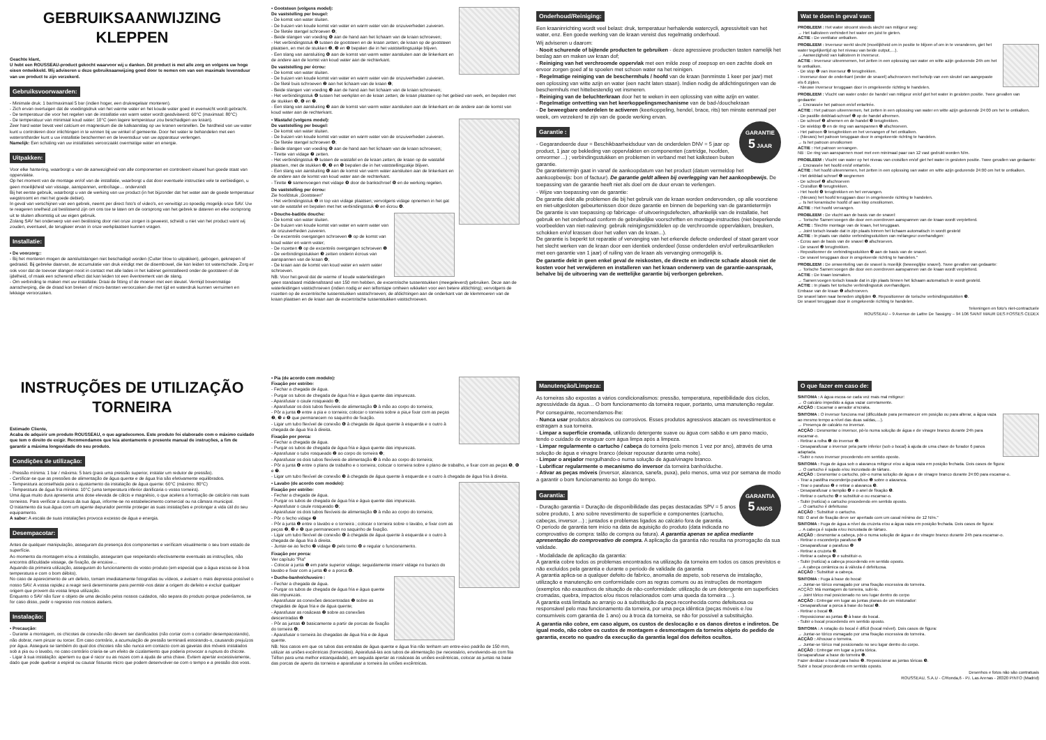GEBRUIKSAANWIJZING
KLEPPEN
Geachte klant,
U hebt een ROUSSEAU-product gekocht waarvoor wij u danken. Dit product is met alle zorg en volgens uw hoge eisen ontwikkeld. Wij adviseren u deze gebruiksaanwijzing goed door te nemen om van een maximale levensduur van uw product te zijn verzekerd.
Gebruiksvoorwaarden:
- Minimale druk: 1 bar/maximaal 5 bar (indien hoger, een drukregelaar monteren).
- Zich ervan overtuigen dat de voedingsdruk van het warme water en het koude water goed in evenwicht wordt gebracht.
- De temperatuur die voor het regelen van de installatie van warm water wordt geadviseerd: 60°C (maximaal: 80°C)
- De temperatuur van minimaal koud water: 10°C (een lagere temperatuur zou beschadigen uw kraan).
Zeer hard water bevat veel calcium en magnesium die de kalkaanslag op uw kranen versnellen. De hardheid van uw water kunt u controleren door inlichtingen in te winnen bij uw winkel of gemeente. Door het water te behandelen met een waterontharder kunt u uw installatie beschermen en de levensduur van uw apparatuur verlengen.
Namelijk: Een schaling van uw installaties veroorzaakt overmatige water en energie.
Uitpakken:
Voor elke hantering, waarborgt u van de aanwezigheid van alle componenten en controleert visueel hun goede staat van oppervlakte.
Op het moment van de montage en/of van de installatie, waarborgt u dat door eventuele instructies vele te eerbiedigen, u geen moeilijkheid van vissage, aanspannen, emboîtage… ondervindt
Bij het eerste gebruik, waarborgt u van de werking van uw product (in het bijzonder dat het water aan de goede temperatuur wegstroomt en met het goede debiet).
In geval van verschijnen van een gebrek, neemt per direct foto's of video's, en verwittigt zo spoedig mogelijk onze SAV. Uw te reageren snelheid zal beslissend zijn om ons toe te laten om de oorsprong van het gebrek te dateren en elke oorsprong uit te sluiten afkomstig uit uw eigen gebruik.
Zolang SAV het onderwerp van een beslissing door niet onze zorgen is geweest, scheidt u niet van het product want wij zouden, eventueel, de terugkeer ervan in onze werkplaatsen kunnen vragen.
Installatie:
▪ De voorzorg::
- Bij het monteren mogen de aansluitslangen niet beschadigd worden (Cutter blow to uitpakken), gebogen, geknepen of gedraaid. Bij gebreke daarvan, de accumulatie van druk eindigt met de disembowel, die kan leiden tot waterschade. Zorg er ook voor dat de toevoer slangen nooit in contact met alle lades in het kabinet geïnstalleerd onder de gootsteen of de ijdelheid, of maak een scherend effect dat kan leiden tot een êventrement van de slang.
- Om verbinding te maken met uw installatie: Draai de fitting of de moeren met een sleutel. Vermijd bovenmatige aanscherping, die de draad kon breken of micro-barsten veroorzaken die met tijd en waterdruk kunnen verruimen en lekkage veroorzaken.
▪ Gootsteen (volgens model):
De vaststelling per beugel:
- De komst van water sluiten.
- De buizen van koude komst van water en warm water van de onzuiverheden zuiveren.
- De filetée stengel schroeven ❹;
- Beide slangen van voeding ❻ aan de hand aan het lichaam van de kraan schroeven;
- Het verbindingsstuk ❶ tussen de gootsteen en de kraan zetten; de kraan op de gootsteen plaatsen, en met de stukken ❷, ❸ en ❺ bepalen die in het vaststellingszakje blijven.
- Een slang van aansluiting ❻ aan de komst van warm water aansluiten aan de linkerkant en de andere aan de komst van koud water aan de rechterkant.
De vaststelling per écrou:
- De komst van water sluiten.
- De buizen van koude komst van water en warm water van de onzuiverheden zuiveren.
- De fileté buis schroeven ❷ aan het lichaam van de kraan ❶;
- Beide slangen van voeding ❸ aan de hand aan het lichaam van de kraan schroeven;
- Het verbindingsstuk ❹ tussen het werkplan en de kraan zetten; de kraan plaatsen op het gebied van werk, en bepalen met de stukken ❺, ❻ en ❼.
- Een slang van aansluiting ❸ aan de komst van warm water aansluiten aan de linkerkant en de andere aan de komst van koud water aan de rechterkant.
▪ Wastafel (volgens model):
De vaststelling per beugel:
- De komst van water sluiten.
- De buizen van koude komst van water en warm water van de onzuiverheden zuiveren.
- De filetée stengel schroeven ❹;
- Beide slangen van voeding ❻ aan de hand aan het lichaam van de kraan schroeven;
- Tirette van vidage ❼ zetten.
- Het verbindingsstuk ❶ tussen de wastafel en de kraan zetten; de kraan op de wastafel plaatsen, met de stukken ❷, ❸ en ❺ bepalen die in het vaststellingzakje blijven.
- Een slang van aansluiting ❻ aan de komst van warm water aansluiten aan de linkerkant en de andere aan de komst van koud water aan de rechterkant.
- Tirette ❼ samenvoegen met vidage ❾ door de bankschroef ❽ en de werking regelen.
De vaststelling per écrou:
Zie hoofdstuk „Gootsteen"
- Het verbindingsstuk ❶ in top van vidage plaatsen; vervolgens vidage opnemen in het gat van de wastafel en bepalen met het verbindingsstuk ❸ en écrou ❹.
▪ Douche-bad/de douche:
- De komst van water sluiten.
- De buizen van koude komst van water en warm water van de onzuiverheden zuiveren.
- De excentrés overgangen schroeven ❶ op de komst van koud water en warm water;
- De rozetten ❷ op de excentrés overgangen schroeven ❶
- De verbindingsstukken ❸ zetten onderin écrous van aanspannen van de kraan ❹;
- De kraan aan de komst van koud water en warm water schroeven.
NB: Voor het geval dat de warme of koude waterleidingen geen standaard middenafstand van 150 mm hebben, de excentrische tussenstukken (meegeleverd) gebruiken. Deze aan de waterleidingen vastschroeven (indien nodig er een teflontape omheen wikkelen voor een betere afdichting); vervolgens de rozetten op de excentrische tussenstukken vastschroeven; de afdichtingen aan de onderkant van de klemmoeren van de kraan plaatsen en de kraan aan de excentrische tussenstukken vastschroeven.
Onderhoud/Reiniging:
Een kraaninrichting wordt veel belast: druk, temperatuur herhalende watercycli, agressiviteit van het water, enz. Een goede werking van de kraan vereist dus regelmatig onderhoud.
Wij adviseren u daarom:
- Nooit schurende of bijtende producten te gebruiken - deze agressieve producten tasten namelijk het beslag aan en maken uw kraan dof;
- Reiniging van het verchroomde oppervlak met een milde zeep of zeepsop en een zachte doek en ervoor zorgen goed af te spoelen met schoon water na het reinigen.
- Regelmatige reiniging van de beschermhuls / hoofd van de kraan (tenminste 1 keer per jaar) met een oplossing van witte azijn en water (een nacht laten staan). Indien nodig de afdichtingsringen van de beschermhuls met hittebestendig vet insmeren.
- Reiniging van de beluchterkraan door het te weken in een oplossing van witte azijn en water.
- Regelmatige ontvetting van het keerkoppelingsmechanisme van de bad-/douchekraan
- De beweegbare onderdelen te activeren (keerkoppeling, hendel, brace, rits) ten minste eenmaal per week, om verzekerd te zijn van de goede werking ervan.
Garantie :
GARANTIE
5 JAAR
- Gegarandeerde duur = Beschikbaarheidsduur van de onderdelen DNV = 5 jaar op product, 1 jaar op bekleding van oppervlakten en componenten (cartridge, hoofden, omvormer ...) ; verbindingsstukken en problemen in verband met het kalksteen buiten garantie.
De garantietermijn gaat in vanaf de aankoopdatum van het product (datum vermeldop het aankoopbewijs: bon of factuur). De garantie geldt alleen bij overlegging van het aankoopbewijs. De toepassing van de garantie heeft niet als doel om de duur ervan te verlengen.
- Wijze van toepassing van de garantie:
De garantie dekt alle problemen die bij het gebruik van de kraan worden ondervonden, op alle voorziene en niet-uitgesloten gebeurtenissen door deze garantie en binnen de beperking van de garantietermijn
De garantie is van toepassing op fabricage- of uitvoeringsdefecten, afhankelijk van de installatie, het gebruik en het onderhoud conform de gebruikelijke voorschriften en montage-instructies (niet-beperkende voorbeelden van niet-naleving: gebruik reinigingsmiddelen op de verchroomde oppervlakken, breuken, schokken en/of krassen door het vallen van de kraan...).
De garantie is beperkt tot reparatie of vervanging van het erkende defecte onderdeel of staat garant voor het slecht werken van de kraan door een identiek onderdeel (losse onderdelen en/of verbruiksartikelen met een garantie van 1 jaar) of ruiling van de kraan als vervanging onmogelijk is.
De garantie dekt in geen enkel geval de reiskosten, de directe en indirecte schade alsook niet de kosten voor het verwijderen en installeren van het kraan onderwerp van de garantie-aanspraak, behalve bij de uitvoering van de wettelijke garantie bij verborgen gebreken.
Wat te doen in geval van:
PROBLEEM : Het water stroomt steeds slecht van mitigeur weg:
→ Het kalksteen verhindert het water om juist te gieten.
ACTIE : De ventilator ontkalken.
PROBLEEM : Inverseur werkt slecht (moeilijkheid om in positie te blijven of om in te veranderen, giet het water tegelijkertijd op het niveau van beide output,…).
→ Aanwezigheid van kalksteen in inverseur.
ACTIE : Inverseur uiteennemen, het zetten in een oplossing van water en witte azijn gedurende 24h om het te ontkalken.
- De stop ❶ van inverseur ❷ terugtrekken.
- Inverseur door de onderkant (onder de snavel) afschroeven met behulp van een sleutel van aangepaste els 6 zijden.
- Nieuwe inverseur teruggaan door in omgekeerde richting te handelen.
PROBLEEM : Vlucht van water onder de handel van mitigeur en/of giet het water in gesloten positie. Twee gevallen van gedaante:
→ Encrassée het patroon en/of entartrée.
ACTIE : Het patroon uiteennemen, het zetten in een oplossing van water en witte azijn gedurende 24:00 om het te ontkalken.
- De pastille dekblad-schroef ❶ op de handel afnemen.
- De schroef ❷ afnemen en de handel ❸ terugtrekken.
- De wieldop ❹ en de ring van aanspannen ❺ afschroeven.
- Het patroon ❻ terugtrekken en het vervangen of het ontkalken.
- (Nieuws) het patroon teruggaan door in omgekeerde richting te handelen.
→ Is het patroon onvolkomen
ACTIE : Het patroon vervangen.
NB : De ring van aanspannen moet met een minimaal paar van 12 vast gedrukt worden N/m.
PROBLEEM : Vlucht van water op het niveau van croisillon en/of giet het water in gesloten positie. Twee gevallen van gedaante:
→ Encrassée het hoofd en/of entartrée.
ACTIE : het hoofd uiteennemen, het zetten in een oplossing van water en witte azijn gedurende 24:00 om het te ontkalken.
- Het dekblad schroef ❶ wegnemen
- De schroef ❷ afschroeven
- Croisillon ❸ terugtrekken.
- Het hoofd ❹ terugtrekken en het vervangen.
- (Nieuws) het hoofd teruggaan door in omgekeerde richting te handelen.
→ Is het keramische hoofd of aan klep onvolkomen.
ACTIE : Het hoofd vervangen.
PROBLEEM : De vlucht aan de basis van de snavel:
→ Torische Samen:voegen die door een overdreven aanspannen van de kraan wordt verpletterd.
ACTIE : Slechte montage van de kraan, het teruggaan.
→ Joint torisch kwade dat in zijn plaats binnen het lichaam automatisch in wordt gesteld
ACTIE : In plaats van vlakke verbindingsstukken van mélangeur overhandigen:
- Écrou aan de basis van de snavel ❶ afschroeven.
- De snavel ❷ terugtrekken.
- Repositionner de verbindingsstukken ❸ aan de basis van de snavel.
- De snavel teruggaan door in omgekeerde richting te handelen."
PROBLEEM : De omwenteling van de snavel is moeilijk (beweeglijke snavel). Twee gevallen van gedaante:
→ Torische Samen:voegen die door een overdreven aanspannen van de kraan wordt verpletterd.
ACTIE : De kraan losmaken.
→ Samen:voegen torisch kwade dat in zijn plaats binnen het lichaam automatisch in wordt gesteld.
ACTIE : In plaats het torische verbindingsstuk overhandigen.
Embase van de kraan ❶ afschroeven.
De snavel laten naar beneden uitglijden ❷. Repositionner de torische verbindingsstukken ❸.
De snavel teruggaan door in omgekeerde richting te handelen.
Tekeningen en foto's niet-contractuele
ROUSSEAU – 9 Avenue de Lattre De Tassigny – 94 106 SAINT MAUR DES FOSSES CEDEX
INSTRUÇÕES DE UTILIZAÇÃO
TORNEIRA
Estimado Cliente,
Acaba de adquirir um produto ROUSSEAU, o que agradecemos. Este produto foi elaborado com o máximo cuidado que tem o direito de exigir. Recomendamos que leia atentamente o presente manual de instruções, a fim de garantir a máxima longevidade do seu produto.
Condições de utilização:
- Pressão mínima: 1 bar / máxima: 5 bars (para uma pressão superior, instalar um redutor de pressão).
- Certificar-se que as pressões de alimentação de água quente e de água fria são efetivamente equilibrados.
- Temperatura aconselhada para o ajustamento da instalação de água quente: 60°C (máximo: 80°C)
- Temperatura de água fria mínima: 10°C (uma temperatura inferior danificaria o vosso torneira).
Uma água muito dura apresenta uma dose elevada de cálcio e magnésio, o que acelera a formação de calcário nas suas torneiras. Para verificar a dureza da sua água, informe-se no estabelecimento comercial ou na câmara municipal.
O tratamento da sua água com um agente depurador permite proteger as suas instalações e prolongar a vida útil do seu equipamento.
A saber: A escala de suas instalações provoca excesso de água e energia.
Desempacotar:
Antes de qualquer manipulação, asseguram da presença dos componentes e verificam visualmente o seu bom estado de superfície.
Ao momento da montagem e/ou a instalação, asseguram que respeitando efectivamente eventuais as instruções, não encontra dificuldade vissage, de fixação, de encaixe…
Aquando da primeira utilização, asseguram do funcionamento do vosso produto (em especial que a água escoa-se à boa temperatura e com o bom débito).
No caso de aparecimento de um defeito, tomam imediatamente fotografias ou vídeos, e avisam o mais depressa possível o nosso SAV. A vossa rapidez a reagir será determinante para permitir-nos datar a origem do defeito e excluir qualquer origem que provem da vossa limpa utilização.
Enquanto o SAV não fizer o objeto de uma decisão pelos nossos cuidados, não separa do produto porque poderíamos, se for caso disso, pedir o regresso nos nossos ateliers.
Instalação:
▪ Precaução:
- Durante a montagem, os chicotes de conexão não devem ser danificados (não cortar com o cortador desempacotando), não dobrar, nem pinzar ou torcer. Em caso contrário, a acumulação de pressão terminará estoirando-o, causando prejuízos por água. Assegura se também do qual dos chicotes não são nunca em contacto com as gavetas dos móveis instalados sob a pia ou o lavabo, no caso contrário criaria-se um efeito de cizalamiento que poderia provocar a ruptura do chicote.
- Ligar à sua instalação: apertem ou que é racor ou as nozes com a ajuda de uma chave. Evitem apertar excessivamente, dado que pode quebrar a espiral ou causar fissuras micro que podem desenvolver-se com o tempo e a pressão dos voos.
▪ Pia (de acordo com modelo):
Fixação por estribo:
- Fechar a chegada de água.
- Purgar os tubos de chegada de água fria e água quente das impurezas.
- Aparafusar o caule rosqueado ❹;
- Aparafusar os dois tubos flexíveis de alimentação ❻ à mão ao corpo do torneira;
- Pôr a junta ❶ entre a pia e o torneira; colocar o torneira sobre a pia,e fixar com as peças ❷, ❸ e ❺ que permanecem no saquinho de fixação.
- Ligar um tubo flexível de conexão ❻ à chegada de água quente à esquerda e o outro à chegada de água fria à direita.
Fixação por porca:
- Fechar a chegada de água.
- Purgar os tubos de chegada de água fria e água quente das impurezas.
- Aparafusar o tubo rosqueado ❷ ao corpo do torneira ❶;
- Aparafusar os dois tubos flexíveis de alimentação ❸ à mão ao corpo do torneira;
- Pôr a junta ❹ entre o plano de trabalho e o torneira; colocar o torneira sobre o plano de trabalho, e fixar com as peças ❺, ❻ e ❼.
- Ligar um tubo flexível de conexão ❸ à chegada de água quente à esquerda e o outro à chegada de água fria à direita.
▪ Lavabo (de acordo com modelo):
Fixação por estribo:
- Fechar a chegada de água.
- Purgar os tubos de chegada de água fria e água quente das impurezas.
- Aparafusar o caule rosqueado ❹;
- Aparafusar os dois tubos flexíveis de alimentação ❻ à mão ao corpo do torneira;
- Pôr o fecho vidage ❼
- Pôr a junta ❶ entre o lavabo e o torneira ; colocar o torneira sobre o lavabo, e fixar com as peças ❷, ❸ e ❺ que permanecem no saquinho de fixação.
- Ligar um tubo flexível de conexão ❻ à chegada de água quente à esquerda e o outro à chegada de água fria à direita.
- Juntar-se ao fecho ❼ vidage ❾ pelo torno ❽ e regular o funcionamento.
Fixação por porca:
Ver capítulo "Pia"
- Colocar a junta ❶ em parte superior vidage; seguidamente inserir vidage no buraco do lavabo e fixar com a junta ❸ e a porca ❹.
▪ Duche-banho/chuveiro :
- Fechar a chegada de água.
- Purgar os tubos de chegada de água fria e água quente das impurezas.
- Aparafusar as conexões descentradas ❶ sobre as chegadas de água fria e de água quente;
- Aparafusar as rosáceas ❷ sobre as conexões descentradas ❶
- Pôr as juntas ❸ basicamente a partir de porcas de fixação do torneira ❹;
- Aparafusar o torneira às chegadas de água fria e de água quente.
NB: Nos casos em que os tubos das entradas de água quente e água fria não tenham um entre-eixo padrão de 150 mm, utilizar as uniões excêntricas (fornecidas). Aparafusá-las aos tubos de alimentação (se necessário, envolvendo-as com fita Téflon para uma melhor estanquidade), em seguida apertar as rosáceas às uniões excêntricas, colocar as juntas na base das porcas de aperto da torneira e aparafusar a torneira às uniões excêntricas.
Manutenção/Limpeza:
As torneiras são expostas a vários condicionalismos: pressão, temperatura, repetibilidade dos ciclos, agressividade da água… O bom funcionamento da torneira requer, portanto, uma manutenção regular.
Por conseguinte, recomendamos-lhe:
- Nunca usar produtos abrasivos ou corrosivos. Esses produtos agressivos atacam os revestimentos e estragam a sua torneira.
- Limpar a superfície cromada, utilizando detergente suave ou água com sabão e um pano macio, tendo o cuidado de enxaguar com água limpa após a limpeza.
- Limpar regularmente o cartucho / cabeça do torneira (pelo menos 1 vez por ano), através de uma solução de água e vinagre branco (deixar repousar durante uma noite).
- Limpar o arejador mergulhando-o numa solução de água/vinagre branco.
- Lubrificar regularmente o mecanismo do inversor da torneira banho/duche.
- Ativar as peças móveis (inversor, alavanca, sanefa, puxa), pelo menos, uma vez por semana de modo a garantir o bom funcionamento ao longo do tempo.
Garantia:
GARANTIA
5 ANOS
- Duração garantia = Duração de disponibilidade das peças destacadas SPV = 5 anos sobre produto, 1 ano sobre revestimento de superfície e componentes (cartucho, cabeças, inversor…) ; juntados e problemas ligados ao calcário fora de garantia.
O período de garantia tem início na data de aquisição do produto (data indicada no comprovativo de compra: talão de compra ou fatura). A garantia apenas se aplica mediante apresentação do comprovativo de compra. A aplicação da garantia não resulta na prorrogação da sua validade.
- Modalidade de aplicação da garantia:
A garantia cobre todos os problemas encontrados na utilização da torneira em todos os casos previstos e não excluídos pela garantia e durante o período de validade da garantia
A garantia aplica-se a qualquer defeito de fabrico, anomalia de aspeto, sob reserva de instalação, utilização e manutenção em conformidade com as regras comuns ou as instruções de montagem (exemplos não exaustivos de situação de não-conformidade: utilização de um detergente em superfícies cromadas, quebra, impactos e/ou riscos relacionados com uma queda da torneira …).
A garantia está limitada ao arranjo ou à substituição da peça reconhecida como defeituosa ou responsável pelo mau funcionamento da torneira, por uma peça idêntica (peças móveis e /ou consumíveis com garantia de 1 ano) ou à troca da torneira, se não for possível a substituição.
A garantia não cobre, em caso algum, os custos de deslocação e os danos diretos e indiretos. De igual modo, não cobre os custos de montagem e desmontagem da torneira objeto do pedido de garantia, exceto no quadro da execução da garantia legal dos defeitos ocultos.
O que fazer em caso de:
SINTOMA : A água escoa-se cada vez mais mal mitigeur:
→ O calcário impedido a água vazar corretamente.
ACÇÃO : Escamar o aerador a'ncraka.
SINTOMA : O inversor funciona mal (dificuldade para permanecer em posição ou para alterar, a água vaza ao mesmo tempo a nível das duas saídas,…).
→ Presença de calcário no inversor.
ACÇÃO : Desmontar o inversor, pô-lo numa solução de água e de vinagre branco durante 24h para escamar-o.
- Retirar a rolha ❶ do inversor ❷.
- Desaparafusar o inversor pela parte inferior (sob o bocal) à ajuda de uma chave de furador 6 panos adaptada.
- Subir o novo inversor procedendo em sentido oposto.
SINTOMA : Fuga de água sob o alavanca mitigeur e/ou a água vaza em posição fechada. Dois casos de figura:
→ O cartucho é sujado e/ou incrustado de tártaro.
ACÇÃO : Desmontar o cartucho, pôr-o numa solução de água e de vinagre branco durante 24:00 para escamar-o.
- Tirar a pastilha esconderijo-parafuso ❶ sobre o alavanca.
- Tirar o parafuso ❷ e retirar o alavanca ❸.
- Desaparafusar o tampão ❹ e o anel de fixação ❺.
- Retirar o cartucho ❻ e substituir-o ou escamar-o.
- Subir (notícia) o cartucho procedendo em sentido oposto.
→ O cartucho é defeituoso
ACÇÃO : Substituir o cartucho.
NB: O anel de fixação deve ser apertado com um casal mínimo de 12 N/m."
SINTOMA : Fuga de água a nível da cruzeta e/ou a água vaza em posição fechada. Dois casos de figura:
→ A cabeça é sujada e/ou incrustada de tártaro.
ACÇÃO : desmontar a cabeça, pôr-o numa solução de água e de vinagre branco durante 24h para escamar-o.
- Retirar o esconderijo parafuso ❶
- Desaparafusar o parafuso ❷
- Retirar a cruzeta ❸.
- Retirar a cabeça ❹ e substituir-o.
- Subir (notícia) a cabeça procedendo em sentido oposto.
→ A cabeça cerâmica ou à válvula é defeituosa.
ACÇÃO : Substituir a cabeça.
SINTOMA : Fuga à base do bocal:
→ Juntar-se tórico esmagado por uma fixação excessiva do torneira.
ACÇÃO: Má montagem do torneira, subi-lo.
→ Joint tórico mal posicionado no seu lugar dentro do corpo
ACÇÃO : Entregar em lugar as juntas planas de um misturador:
- Desaparafusar a porca à base do bocal ❶.
- Retirar o bocal ❷.
- Reposicionar as juntas ❸ à base do bocal.
- Subir o bocal procedendo em sentido oposto.
SINTOMA : A rotação do bocal é difícil (bocal móvel). Dois casos de figura:
→ Juntar-se tórico esmagado por uma fixação excessiva do torneira.
ACÇÃO : Afrouxar o torneira.
→ Juntar-se tórico mal posicionado no seu lugar dentro do corpo.
ACÇÃO : Entregar em lugar a junta tórica.
Desaparafusar a base do torneira ❶.
Fazer deslizar o bocal para baixo ❷. Reposicionar as juntas tóricas ❸.
Subir o bocal procedendo em sentido oposto.
Desenhos e fotos não são contratuais
ROUSSEAU, S.A.U - C/Ronda,6 - P.I. Las Arenas - 28320 PINTO (Madrid)